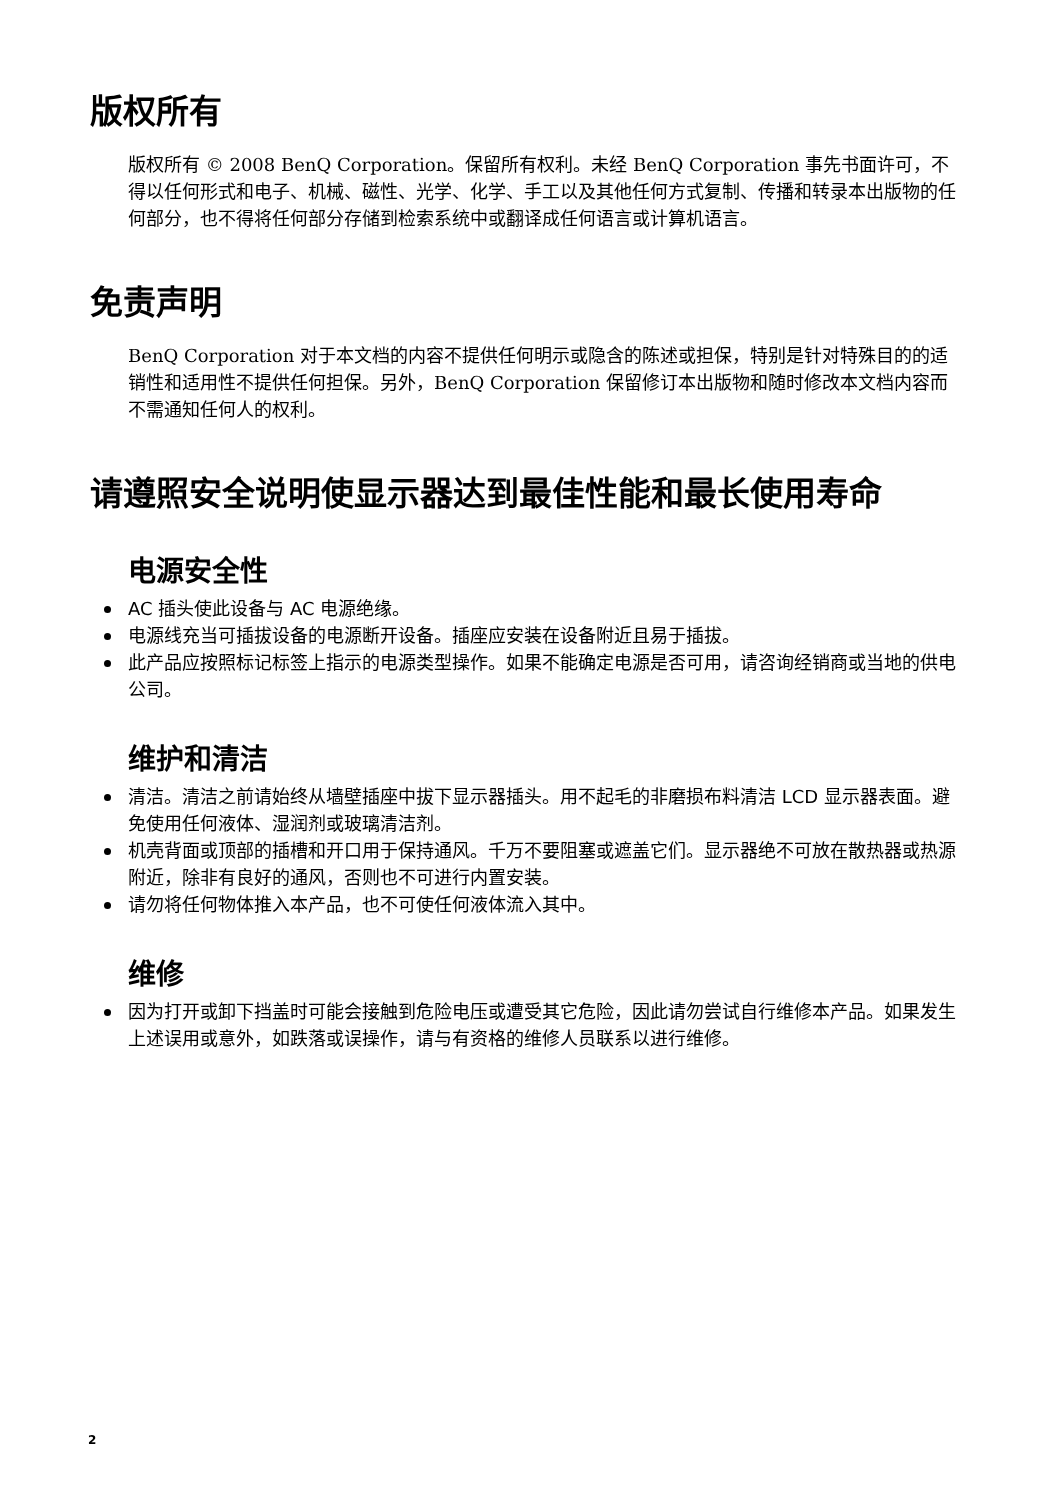版权所有
版权所有 © 2008 BenQ Corporation。保留所有权利。未经 BenQ Corporation 事先书面许可，不得以任何形式和电子、机械、磁性、光学、化学、手工以及其他任何方式复制、传播和转录本出版物的任何部分，也不得将任何部分存储到检索系统中或翻译成任何语言或计算机语言。
免责声明
BenQ Corporation 对于本文档的内容不提供任何明示或隐含的陈述或担保，特别是针对特殊目的的适销性和适用性不提供任何担保。另外，BenQ Corporation 保留修订本出版物和随时修改本文档内容而不需通知任何人的权利。
请遵照安全说明使显示器达到最佳性能和最长使用寿命
电源安全性
AC 插头使此设备与 AC 电源绝缘。
电源线充当可插拔设备的电源断开设备。插座应安装在设备附近且易于插拔。
此产品应按照标记标签上指示的电源类型操作。如果不能确定电源是否可用，请咨询经销商或当地的供电公司。
维护和清洁
清洁。清洁之前请始终从墙壁插座中拔下显示器插头。用不起毛的非磨损布料清洁 LCD 显示器表面。避免使用任何液体、湿润剂或玻璃清洁剂。
机壳背面或顶部的插槽和开口用于保持通风。千万不要阻塞或遮盖它们。显示器绝不可放在散热器或热源附近，除非有良好的通风，否则也不可进行内置安装。
请勿将任何物体推入本产品，也不可使任何液体流入其中。
维修
因为打开或卸下挡盖时可能会接触到危险电压或遭受其它危险，因此请勿尝试自行维修本产品。如果发生上述误用或意外，如跌落或误操作，请与有资格的维修人员联系以进行维修。
2